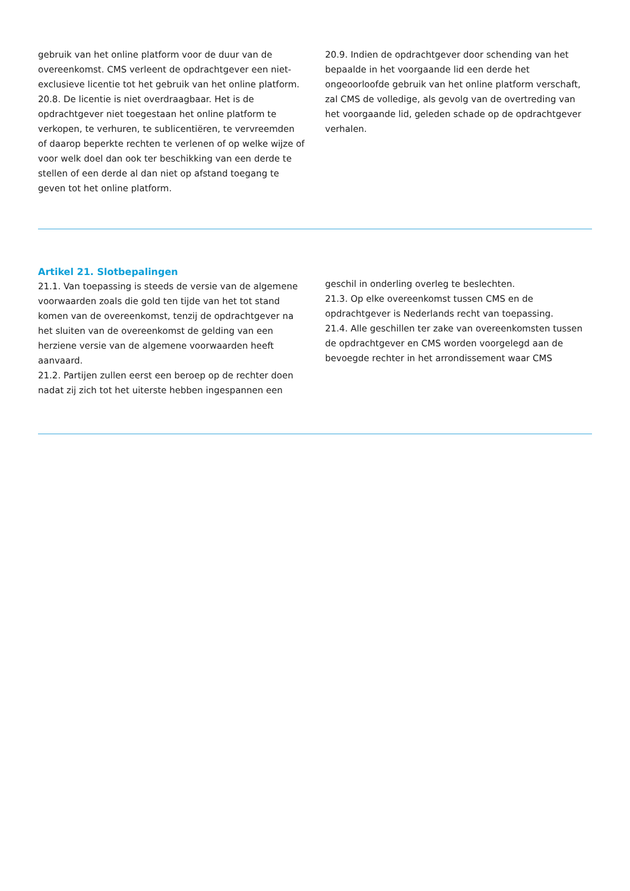gebruik van het online platform voor de duur van de overeenkomst. CMS verleent de opdrachtgever een niet-exclusieve licentie tot het gebruik van het online platform.
20.8. De licentie is niet overdraagbaar. Het is de opdrachtgever niet toegestaan het online platform te verkopen, te verhuren, te sublicentiëren, te vervreemden of daarop beperkte rechten te verlenen of op welke wijze of voor welk doel dan ook ter beschikking van een derde te stellen of een derde al dan niet op afstand toegang te geven tot het online platform.
20.9. Indien de opdrachtgever door schending van het bepaalde in het voorgaande lid een derde het ongeoorloofde gebruik van het online platform verschaft, zal CMS de volledige, als gevolg van de overtreding van het voorgaande lid, geleden schade op de opdrachtgever verhalen.
Artikel 21. Slotbepalingen
21.1. Van toepassing is steeds de versie van de algemene voorwaarden zoals die gold ten tijde van het tot stand komen van de overeenkomst, tenzij de opdrachtgever na het sluiten van de overeenkomst de gelding van een herziene versie van de algemene voorwaarden heeft aanvaard.
21.2. Partijen zullen eerst een beroep op de rechter doen nadat zij zich tot het uiterste hebben ingespannen een
geschil in onderling overleg te beslechten.
21.3. Op elke overeenkomst tussen CMS en de opdrachtgever is Nederlands recht van toepassing.
21.4. Alle geschillen ter zake van overeenkomsten tussen de opdrachtgever en CMS worden voorgelegd aan de bevoegde rechter in het arrondissement waar CMS